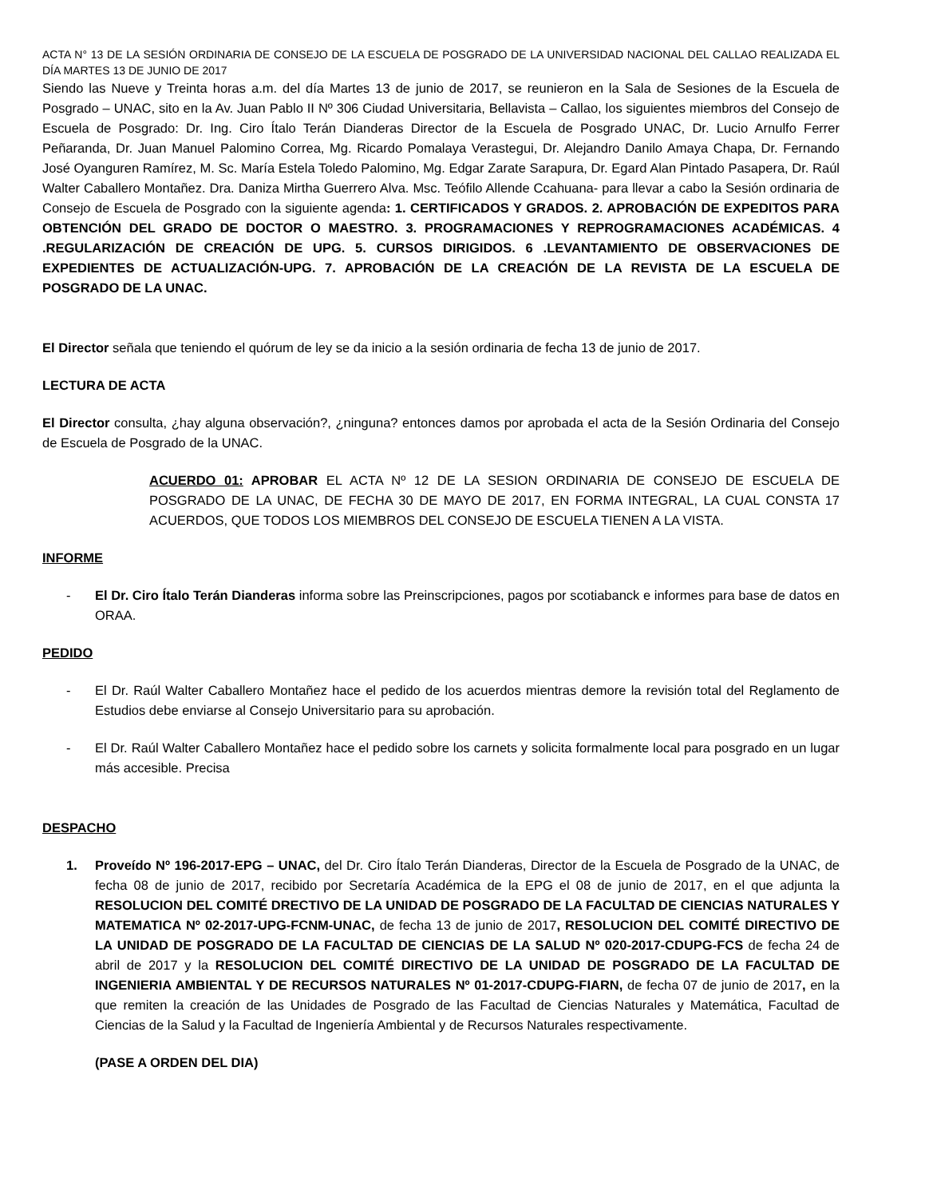ACTA N° 13 DE LA SESIÓN ORDINARIA DE CONSEJO DE LA ESCUELA DE POSGRADO DE LA UNIVERSIDAD NACIONAL DEL CALLAO REALIZADA EL DÍA MARTES 13 DE JUNIO DE 2017
Siendo las Nueve y Treinta horas a.m. del día Martes 13 de junio de 2017, se reunieron en la Sala de Sesiones de la Escuela de Posgrado – UNAC, sito en la Av. Juan Pablo II Nº 306 Ciudad Universitaria, Bellavista – Callao, los siguientes miembros del Consejo de Escuela de Posgrado: Dr. Ing. Ciro Ítalo Terán Dianderas Director de la Escuela de Posgrado UNAC, Dr. Lucio Arnulfo Ferrer Peñaranda, Dr. Juan Manuel Palomino Correa, Mg. Ricardo Pomalaya Verastegui, Dr. Alejandro Danilo Amaya Chapa, Dr. Fernando José Oyanguren Ramírez, M. Sc. María Estela Toledo Palomino, Mg. Edgar Zarate Sarapura, Dr. Egard Alan Pintado Pasapera, Dr. Raúl Walter Caballero Montañez. Dra. Daniza Mirtha Guerrero Alva. Msc. Teófilo Allende Ccahuana- para llevar a cabo la Sesión ordinaria de Consejo de Escuela de Posgrado con la siguiente agenda: 1. CERTIFICADOS Y GRADOS. 2. APROBACIÓN DE EXPEDITOS PARA OBTENCIÓN DEL GRADO DE DOCTOR O MAESTRO. 3. PROGRAMACIONES Y REPROGRAMACIONES ACADÉMICAS. 4 .REGULARIZACIÓN DE CREACIÓN DE UPG. 5. CURSOS DIRIGIDOS. 6 .LEVANTAMIENTO DE OBSERVACIONES DE EXPEDIENTES DE ACTUALIZACIÓN-UPG. 7. APROBACIÓN DE LA CREACIÓN DE LA REVISTA DE LA ESCUELA DE POSGRADO DE LA UNAC.
El Director señala que teniendo el quórum de ley se da inicio a la sesión ordinaria de fecha 13 de junio de 2017.
LECTURA DE ACTA
El Director consulta, ¿hay alguna observación?, ¿ninguna? entonces damos por aprobada el acta de la Sesión Ordinaria del Consejo de Escuela de Posgrado de la UNAC.
ACUERDO 01: APROBAR EL ACTA Nº 12 DE LA SESION ORDINARIA DE CONSEJO DE ESCUELA DE POSGRADO DE LA UNAC, DE FECHA 30 DE MAYO DE 2017, EN FORMA INTEGRAL, LA CUAL CONSTA 17 ACUERDOS, QUE TODOS LOS MIEMBROS DEL CONSEJO DE ESCUELA TIENEN A LA VISTA.
INFORME
- El Dr. Ciro Ítalo Terán Dianderas informa sobre las Preinscripciones, pagos por scotiabanck e informes para base de datos en ORAA.
PEDIDO
- El Dr. Raúl Walter Caballero Montañez hace el pedido de los acuerdos mientras demore la revisión total del Reglamento de Estudios debe enviarse al Consejo Universitario para su aprobación.
- El Dr. Raúl Walter Caballero Montañez hace el pedido sobre los carnets y solicita formalmente local para posgrado en un lugar más accesible. Precisa
DESPACHO
1. Proveído Nº 196-2017-EPG – UNAC, del Dr. Ciro Ítalo Terán Dianderas, Director de la Escuela de Posgrado de la UNAC, de fecha 08 de junio de 2017, recibido por Secretaría Académica de la EPG el 08 de junio de 2017, en el que adjunta la RESOLUCION DEL COMITÉ DRECTIVO DE LA UNIDAD DE POSGRADO DE LA FACULTAD DE CIENCIAS NATURALES Y MATEMATICA Nº 02-2017-UPG-FCNM-UNAC, de fecha 13 de junio de 2017, RESOLUCION DEL COMITÉ DIRECTIVO DE LA UNIDAD DE POSGRADO DE LA FACULTAD DE CIENCIAS DE LA SALUD Nº 020-2017-CDUPG-FCS de fecha 24 de abril de 2017 y la RESOLUCION DEL COMITÉ DIRECTIVO DE LA UNIDAD DE POSGRADO DE LA FACULTAD DE INGENIERIA AMBIENTAL Y DE RECURSOS NATURALES Nº 01-2017-CDUPG-FIARN, de fecha 07 de junio de 2017, en la que remiten la creación de las Unidades de Posgrado de las Facultad de Ciencias Naturales y Matemática, Facultad de Ciencias de la Salud y la Facultad de Ingeniería Ambiental y de Recursos Naturales respectivamente.
(PASE A ORDEN DEL DIA)